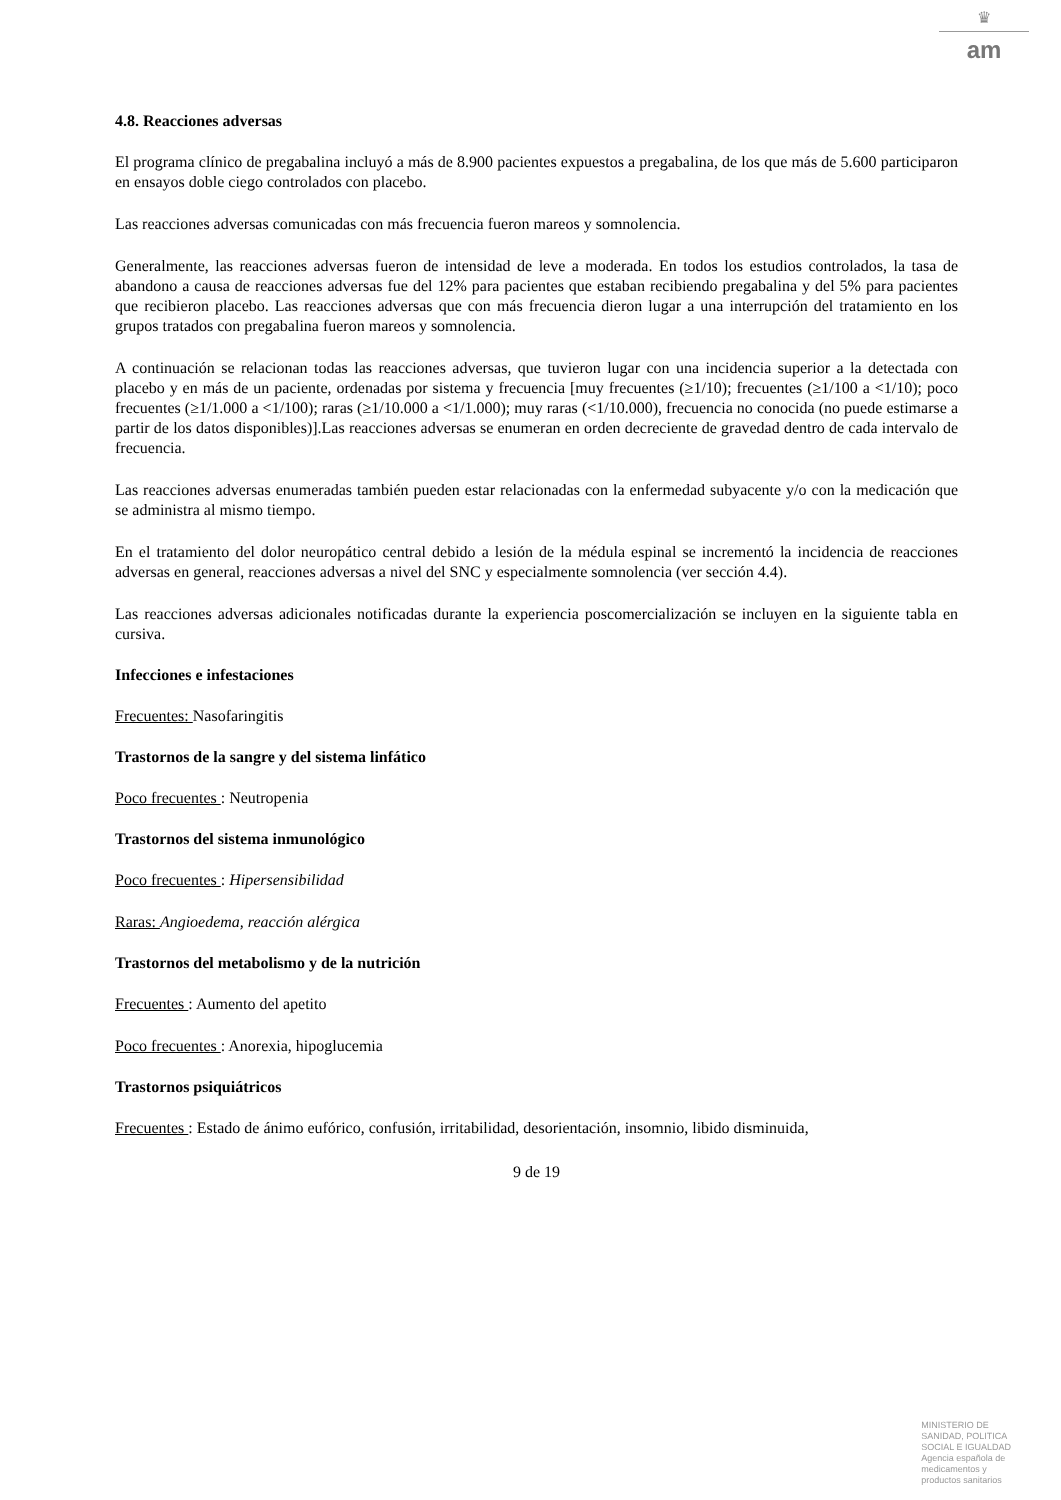♛
am
4.8. Reacciones adversas
El programa clínico de pregabalina incluyó a más de 8.900 pacientes expuestos a pregabalina, de los que más de 5.600 participaron en ensayos doble ciego controlados con placebo.
Las reacciones adversas comunicadas con más frecuencia fueron mareos y somnolencia.
Generalmente, las reacciones adversas fueron de intensidad de leve a moderada. En todos los estudios controlados, la tasa de abandono a causa de reacciones adversas fue del 12% para pacientes que estaban recibiendo pregabalina y del 5% para pacientes que recibieron placebo. Las reacciones adversas que con más frecuencia dieron lugar a una interrupción del tratamiento en los grupos tratados con pregabalina fueron mareos y somnolencia.
A continuación se relacionan todas las reacciones adversas, que tuvieron lugar con una incidencia superior a la detectada con placebo y en más de un paciente, ordenadas por sistema y frecuencia [muy frecuentes (≥1/10); frecuentes (≥1/100 a <1/10); poco frecuentes (≥1/1.000 a <1/100); raras (≥1/10.000 a <1/1.000); muy raras (<1/10.000), frecuencia no conocida (no puede estimarse a partir de los datos disponibles)].Las reacciones adversas se enumeran en orden decreciente de gravedad dentro de cada intervalo de frecuencia.
Las reacciones adversas enumeradas también pueden estar relacionadas con la enfermedad subyacente y/o con la medicación que se administra al mismo tiempo.
En el tratamiento del dolor neuropático central debido a lesión de la médula espinal se incrementó la incidencia de reacciones adversas en general, reacciones adversas a nivel del SNC y especialmente somnolencia (ver sección 4.4).
Las reacciones adversas adicionales notificadas durante la experiencia poscomercialización se incluyen en la siguiente tabla en cursiva.
Infecciones e infestaciones
Frecuentes: Nasofaringitis
Trastornos de la sangre y del sistema linfático
Poco frecuentes : Neutropenia
Trastornos del sistema inmunológico
Poco frecuentes : Hipersensibilidad
Raras: Angioedema, reacción alérgica
Trastornos del metabolismo y de la nutrición
Frecuentes : Aumento del apetito
Poco frecuentes : Anorexia, hipoglucemia
Trastornos psiquiátricos
Frecuentes : Estado de ánimo eufórico, confusión, irritabilidad, desorientación, insomnio, libido disminuida,
9 de 19
MINISTERIO DE
SANIDAD, POLITICA
SOCIAL E IGUALDAD
Agencia española de
medicamentos y
productos sanitarios